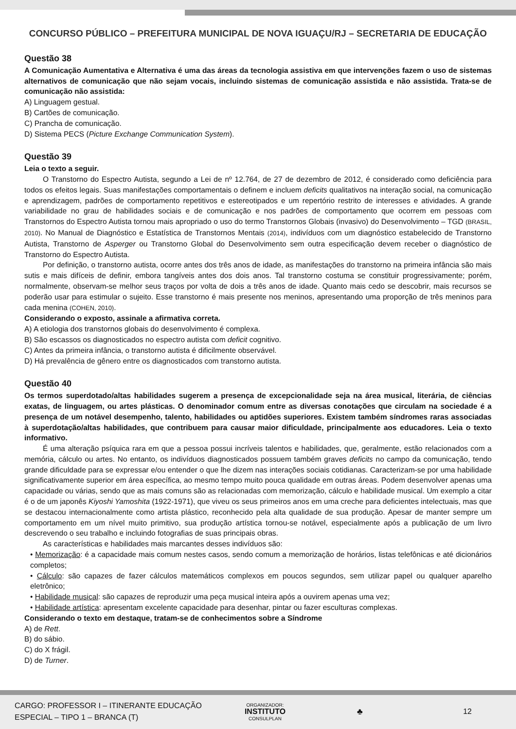CONCURSO PÚBLICO – PREFEITURA MUNICIPAL DE NOVA IGUAÇU/RJ – SECRETARIA DE EDUCAÇÃO
Questão 38
A Comunicação Aumentativa e Alternativa é uma das áreas da tecnologia assistiva em que intervenções fazem o uso de sistemas alternativos de comunicação que não sejam vocais, incluindo sistemas de comunicação assistida e não assistida. Trata-se de comunicação não assistida:
A) Linguagem gestual.
B) Cartões de comunicação.
C) Prancha de comunicação.
D) Sistema PECS (Picture Exchange Communication System).
Questão 39
Leia o texto a seguir.
O Transtorno do Espectro Autista, segundo a Lei de nº 12.764, de 27 de dezembro de 2012, é considerado como deficiência para todos os efeitos legais. Suas manifestações comportamentais o definem e incluem deficits qualitativos na interação social, na comunicação e aprendizagem, padrões de comportamento repetitivos e estereotipados e um repertório restrito de interesses e atividades. A grande variabilidade no grau de habilidades sociais e de comunicação e nos padrões de comportamento que ocorrem em pessoas com Transtornos do Espectro Autista tornou mais apropriado o uso do termo Transtornos Globais (invasivo) do Desenvolvimento – TGD (BRASIL, 2010). No Manual de Diagnóstico e Estatística de Transtornos Mentais (2014), indivíduos com um diagnóstico estabelecido de Transtorno Autista, Transtorno de Asperger ou Transtorno Global do Desenvolvimento sem outra especificação devem receber o diagnóstico de Transtorno do Espectro Autista.
Por definição, o transtorno autista, ocorre antes dos três anos de idade, as manifestações do transtorno na primeira infância são mais sutis e mais difíceis de definir, embora tangíveis antes dos dois anos. Tal transtorno costuma se constituir progressivamente; porém, normalmente, observam-se melhor seus traços por volta de dois a três anos de idade. Quanto mais cedo se descobrir, mais recursos se poderão usar para estimular o sujeito. Esse transtorno é mais presente nos meninos, apresentando uma proporção de três meninos para cada menina (COHEN, 2010).
Considerando o exposto, assinale a afirmativa correta.
A) A etiologia dos transtornos globais do desenvolvimento é complexa.
B) São escassos os diagnosticados no espectro autista com deficit cognitivo.
C) Antes da primeira infância, o transtorno autista é dificilmente observável.
D) Há prevalência de gênero entre os diagnosticados com transtorno autista.
Questão 40
Os termos superdotado/altas habilidades sugerem a presença de excepcionalidade seja na área musical, literária, de ciências exatas, de linguagem, ou artes plásticas. O denominador comum entre as diversas conotações que circulam na sociedade é a presença de um notável desempenho, talento, habilidades ou aptidões superiores. Existem também síndromes raras associadas à superdotação/altas habilidades, que contribuem para causar maior dificuldade, principalmente aos educadores. Leia o texto informativo.
É uma alteração psíquica rara em que a pessoa possui incríveis talentos e habilidades, que, geralmente, estão relacionados com a memória, cálculo ou artes. No entanto, os indivíduos diagnosticados possuem também graves deficits no campo da comunicação, tendo grande dificuldade para se expressar e/ou entender o que lhe dizem nas interações sociais cotidianas. Caracterizam-se por uma habilidade significativamente superior em área específica, ao mesmo tempo muito pouca qualidade em outras áreas. Podem desenvolver apenas uma capacidade ou várias, sendo que as mais comuns são as relacionadas com memorização, cálculo e habilidade musical. Um exemplo a citar é o de um japonês Kiyoshi Yamoshita (1922-1971), que viveu os seus primeiros anos em uma creche para deficientes intelectuais, mas que se destacou internacionalmente como artista plástico, reconhecido pela alta qualidade de sua produção. Apesar de manter sempre um comportamento em um nível muito primitivo, sua produção artística tornou-se notável, especialmente após a publicação de um livro descrevendo o seu trabalho e incluindo fotografias de suas principais obras.
As características e habilidades mais marcantes desses indivíduos são:
• Memorização: é a capacidade mais comum nestes casos, sendo comum a memorização de horários, listas telefônicas e até dicionários completos;
• Cálculo: são capazes de fazer cálculos matemáticos complexos em poucos segundos, sem utilizar papel ou qualquer aparelho eletrônico;
• Habilidade musical: são capazes de reproduzir uma peça musical inteira após a ouvirem apenas uma vez;
• Habilidade artística: apresentam excelente capacidade para desenhar, pintar ou fazer esculturas complexas.
Considerando o texto em destaque, tratam-se de conhecimentos sobre a Síndrome
A) de Rett.
B) do sábio.
C) do X frágil.
D) de Turner.
CARGO: PROFESSOR I – ITINERANTE EDUCAÇÃO
ESPECIAL – TIPO 1 – BRANCA (T)
ORGANIZADOR:
INSTITUTO
CONSULPLAN
♣ 12